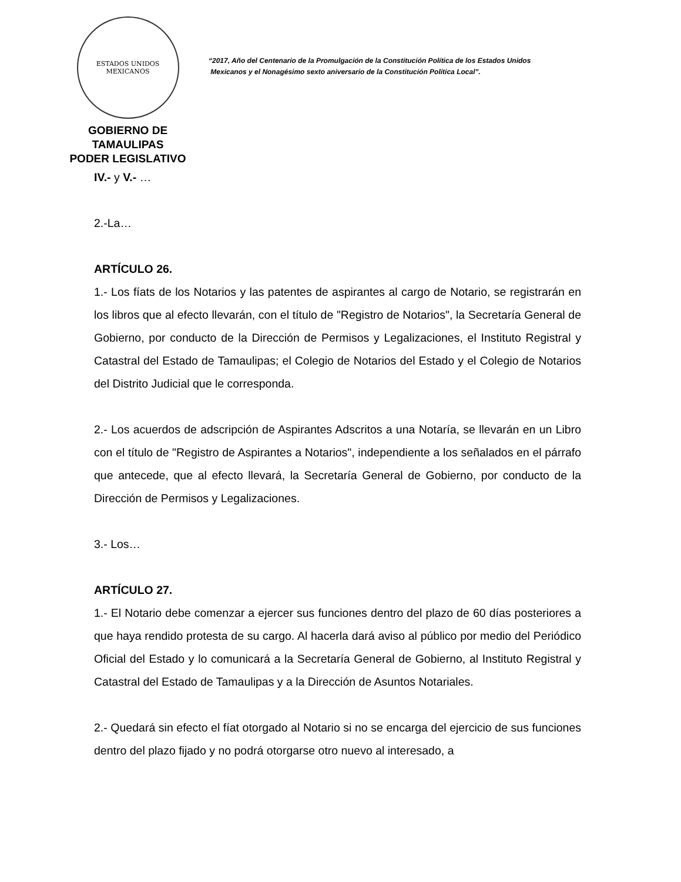ESTADOS UNIDOS MEXICANOS
GOBIERNO DE TAMAULIPAS
PODER LEGISLATIVO
“2017, Año del Centenario de la Promulgación de la Constitución Política de los Estados Unidos
Mexicanos y el Nonagésimo sexto aniversario de la Constitución Política Local”.
IV.- y V.- …
2.-La…
ARTÍCULO 26.
1.- Los fíats de los Notarios y las patentes de aspirantes al cargo de Notario, se registrarán en los libros que al efecto llevarán, con el título de "Registro de Notarios", la Secretaría General de Gobierno, por conducto de la Dirección de Permisos y Legalizaciones, el Instituto Registral y Catastral del Estado de Tamaulipas; el Colegio de Notarios del Estado y el Colegio de Notarios del Distrito Judicial que le corresponda.
2.- Los acuerdos de adscripción de Aspirantes Adscritos a una Notaría, se llevarán en un Libro con el título de "Registro de Aspirantes a Notarios", independiente a los señalados en el párrafo que antecede, que al efecto llevará, la Secretaría General de Gobierno, por conducto de la Dirección de Permisos y Legalizaciones.
3.- Los…
ARTÍCULO 27.
1.- El Notario debe comenzar a ejercer sus funciones dentro del plazo de 60 días posteriores a que haya rendido protesta de su cargo. Al hacerla dará aviso al público por medio del Periódico Oficial del Estado y lo comunicará a la Secretaría General de Gobierno, al Instituto Registral y Catastral del Estado de Tamaulipas y a la Dirección de Asuntos Notariales.
2.- Quedará sin efecto el fíat otorgado al Notario si no se encarga del ejercicio de sus funciones dentro del plazo fijado y no podrá otorgarse otro nuevo al interesado, a